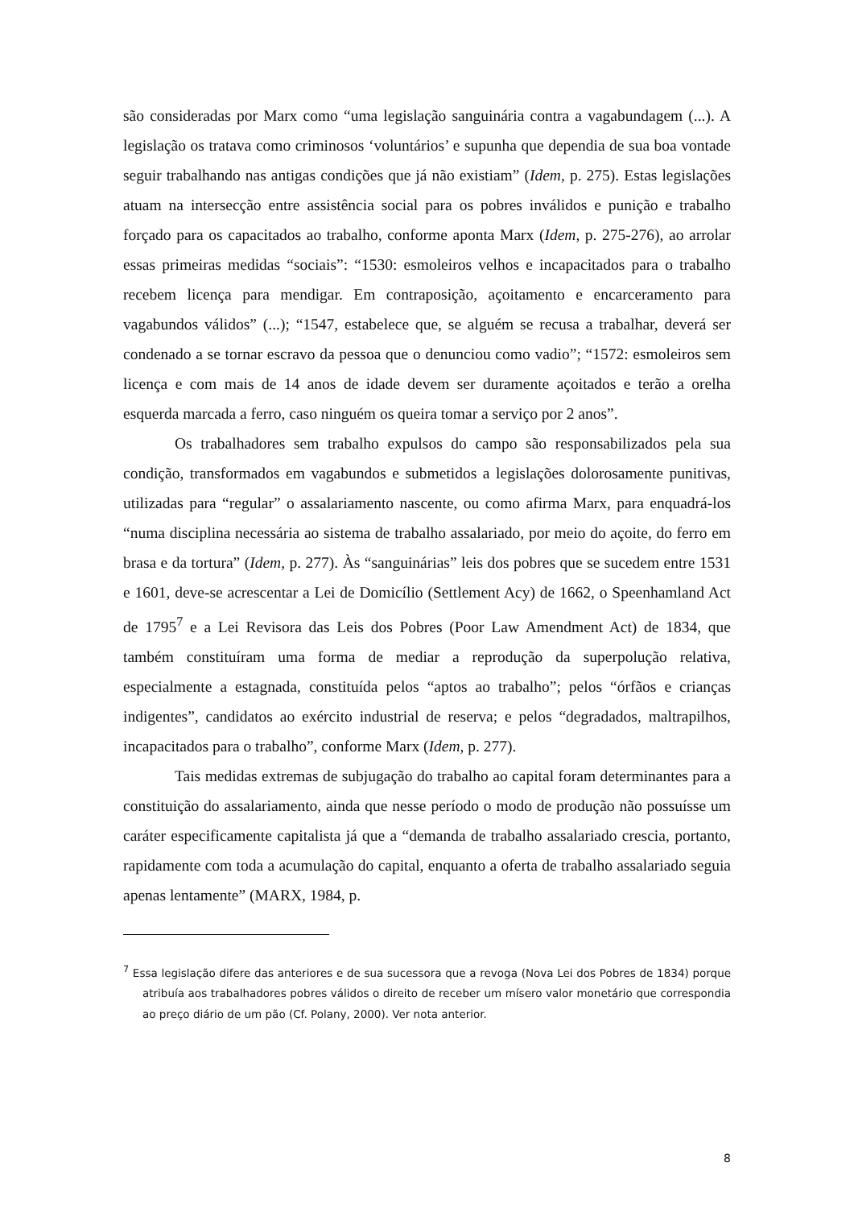são consideradas por Marx como “uma legislação sanguinária contra a vagabundagem (...). A legislação os tratava como criminosos ‘voluntários’ e supunha que dependia de sua boa vontade seguir trabalhando nas antigas condições que já não existiam” (Idem, p. 275). Estas legislações atuam na intersecção entre assistência social para os pobres inválidos e punição e trabalho forçado para os capacitados ao trabalho, conforme aponta Marx (Idem, p. 275-276), ao arrolar essas primeiras medidas “sociais”: “1530: esmoleiros velhos e incapacitados para o trabalho recebem licença para mendigar. Em contraposição, açoitamento e encarceramento para vagabundos válidos” (...); “1547, estabelece que, se alguém se recusa a trabalhar, deverá ser condenado a se tornar escravo da pessoa que o denunciou como vadio”; “1572: esmoleiros sem licença e com mais de 14 anos de idade devem ser duramente açoitados e terão a orelha esquerda marcada a ferro, caso ninguém os queira tomar a serviço por 2 anos”.
Os trabalhadores sem trabalho expulsos do campo são responsabilizados pela sua condição, transformados em vagabundos e submetidos a legislações dolorosamente punitivas, utilizadas para “regular” o assalariamento nascente, ou como afirma Marx, para enquadrá-los “numa disciplina necessária ao sistema de trabalho assalariado, por meio do açoite, do ferro em brasa e da tortura” (Idem, p. 277). Às “sanguinárias” leis dos pobres que se sucedem entre 1531 e 1601, deve-se acrescentar a Lei de Domicílio (Settlement Acy) de 1662, o Speenhamland Act de 1795<sup>7</sup> e a Lei Revisora das Leis dos Pobres (Poor Law Amendment Act) de 1834, que também constituíram uma forma de mediar a reprodução da superpolução relativa, especialmente a estagnada, constituída pelos “aptos ao trabalho”; pelos “órfãos e crianças indigentes”, candidatos ao exército industrial de reserva; e pelos “degradados, maltrapilhos, incapacitados para o trabalho”, conforme Marx (Idem, p. 277).
Tais medidas extremas de subjugação do trabalho ao capital foram determinantes para a constituição do assalariamento, ainda que nesse período o modo de produção não possuísse um caráter especificamente capitalista já que a “demanda de trabalho assalariado crescia, portanto, rapidamente com toda a acumulação do capital, enquanto a oferta de trabalho assalariado seguia apenas lentamente” (MARX, 1984, p.
<sup>7</sup> Essa legislação difere das anteriores e de sua sucessora que a revoga (Nova Lei dos Pobres de 1834) porque atribuía aos trabalhadores pobres válidos o direito de receber um mísero valor monetário que correspondia ao preço diário de um pão (Cf. Polany, 2000). Ver nota anterior.
8